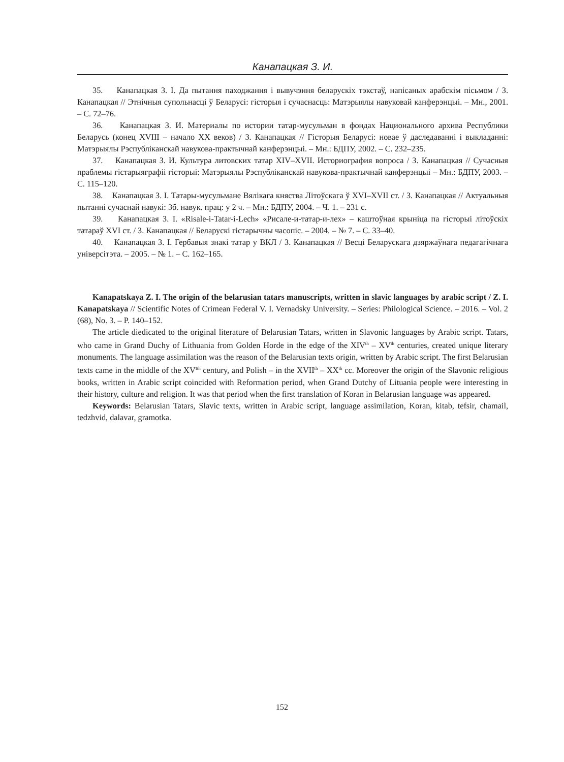Канапацкая З. И.
35. Канапацкая З. І. Да пытання паходжання і вывучэння беларускіх тэкстаў, напісаных арабскім пісьмом / З. Канапацкая // Этнічныя супольнасці ў Беларусі: гісторыя і сучаснасць: Матэрыялы навуковай канферэнцыі. – Мн., 2001. – С. 72–76.
36. Канапацкая З. И. Материалы по истории татар-мусульман в фондах Национального архива Республики Беларусь (конец XVIII – начало XX веков) / З. Канапацкая // Гісторыя Беларусі: новае ў даследаванні і выкладанні: Матэрыялы Рэспубліканскай навукова-практычнай канферэнцыі. – Мн.: БДПУ, 2002. – С. 232–235.
37. Канапацкая З. И. Культура литовских татар XIV–XVII. Историография вопроса / З. Канапацкая // Сучасныя праблемы гістарыяграфіі гісторыі: Матэрыялы Рэспубліканскай навукова-практычнай канферэнцыі – Мн.: БДПУ, 2003. – С. 115–120.
38. Канапацкая З. І. Татары-мусульмане Вялікага княства Літоўскага ў XVI–XVII ст. / З. Канапацкая // Актуальныя пытанні сучаснай навукі: Зб. навук. прац: у 2 ч. – Мн.: БДПУ, 2004. – Ч. 1. – 231 с.
39. Канапацкая З. І. «Risale-i-Tatar-i-Lech» «Рисале-и-татар-и-лех» – каштоўная крыніца па гісторыі літоўскіх татараў XVI ст. / З. Канапацкая // Беларускі гістарычны часопіс. – 2004. – № 7. – С. 33–40.
40. Канапацкая З. І. Гербавыя знакі татар у ВКЛ / З. Канапацкая // Весці Беларускага дзяржаўнага педагагічнага універсітэта. – 2005. – № 1. – С. 162–165.
Kanapatskaya Z. I. The origin of the belarusian tatars manuscripts, written in slavic languages by arabic script / Z. I. Kanapatskaya // Scientific Notes of Crimean Federal V. I. Vernadsky University. – Series: Philological Science. – 2016. – Vol. 2 (68), No. 3. – P. 140–152.
The article diedicated to the original literature of Belarusian Tatars, written in Slavonic languages by Arabic script. Tatars, who came in Grand Duchy of Lithuania from Golden Horde in the edge of the XIV<sup>th</sup> – XV<sup>th</sup> centuries, created unique literary monuments. The language assimilation was the reason of the Belarusian texts origin, written by Arabic script. The first Belarusian texts came in the middle of the XV<sup>Ith</sup> century, and Polish – in the XVII<sup>th</sup> – XX<sup>th</sup> cc. Moreover the origin of the Slavonic religious books, written in Arabic script coincided with Reformation period, when Grand Dutchy of Lituania people were interesting in their history, culture and religion. It was that period when the first translation of Koran in Belarusian language was appeared.
Keywords: Belarusian Tatars, Slavic texts, written in Arabic script, language assimilation, Koran, kitab, tefsir, chamail, tedzhvid, dalavar, gramotka.
152